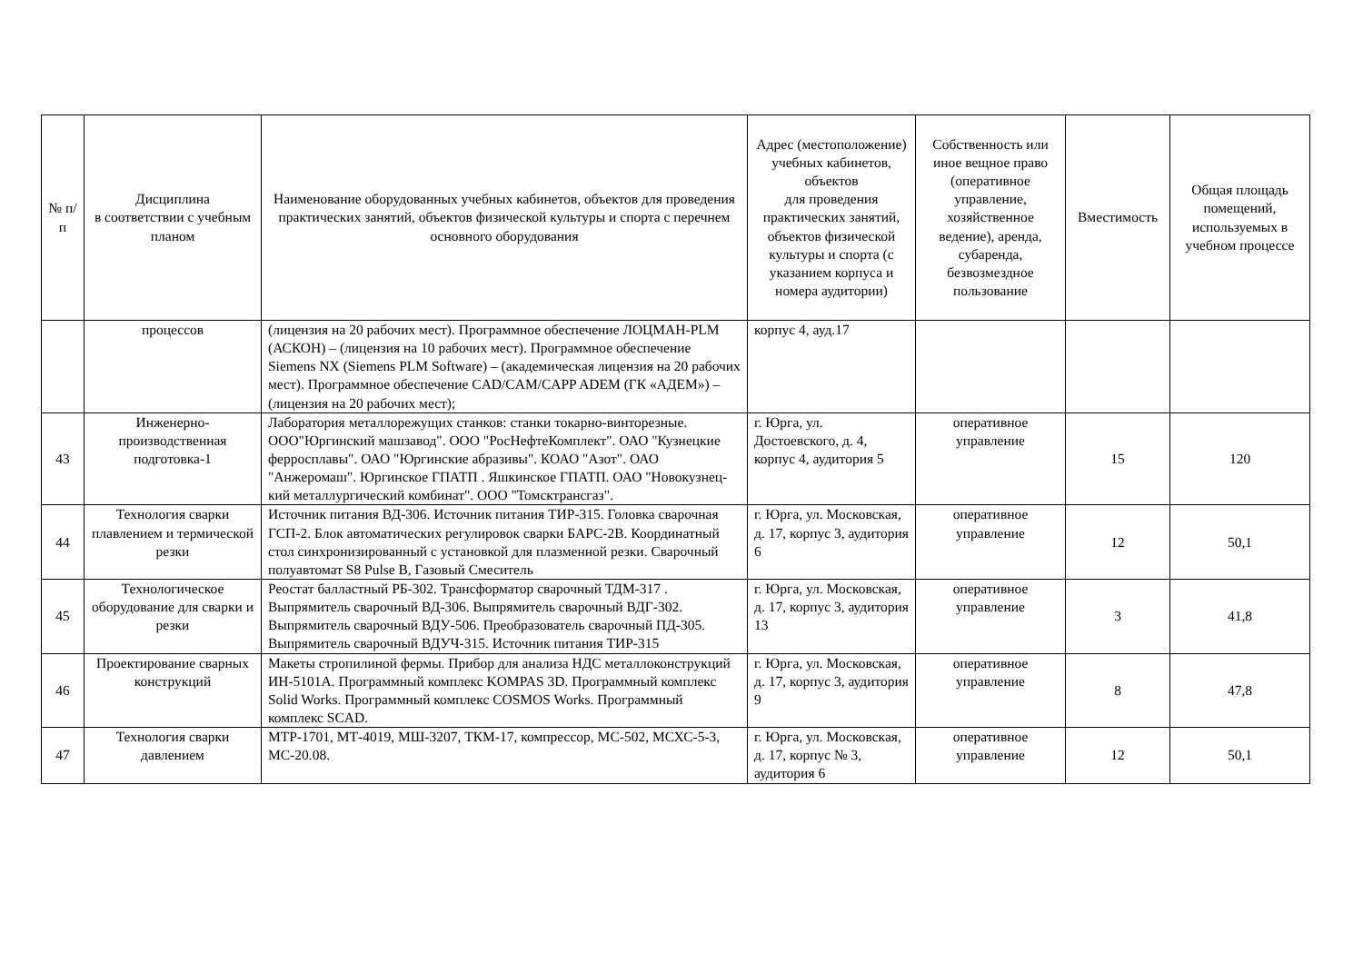| № п/п | Дисциплина в соответствии с учебным планом | Наименование оборудованных учебных кабинетов, объектов для проведения практических занятий, объектов физической культуры и спорта с перечнем основного оборудования | Адрес (местоположение) учебных кабинетов, объектов для проведения практических занятий, объектов физической культуры и спорта (с указанием корпуса и номера аудитории) | Собственность или иное вещное право (оперативное управление, хозяйственное ведение), аренда, субаренда, безвозмездное пользование | Вместимость | Общая площадь помещений, используемых в учебном процессе |
| --- | --- | --- | --- | --- | --- | --- |
| | процессов | (лицензия на 20 рабочих мест). Программное обеспечение ЛОЦМАН-PLM (АСКОН) – (лицензия на 10 рабочих мест). Программное обеспечение Siemens NX (Siemens PLM Software) – (академическая лицензия на 20 рабочих мест). Программное обеспечение CAD/CAM/CAPP ADEM (ГК «АДЕМ») – (лицензия на 20 рабочих мест); | корпус 4, ауд.17 | | | |
| 43 | Инженерно-производственная подготовка-1 | Лаборатория металлорежущих станков: станки токарно-винторезные. ООО"Юргинский машзавод". ООО "РосНефтеКомплект". ОАО "Кузнецкие ферросплавы". ОАО "Юргинские абразивы". КОАО "Азот". ОАО "Анжеромаш". Юргинское ГПАТП . Яшкинское ГПАТП. ОАО "Новокузнец-кий металлургический комбинат". ООО "Томсктрансгаз". | г. Юрга, ул. Достоевского, д. 4, корпус 4, аудитория 5 | оперативное управление | 15 | 120 |
| 44 | Технология сварки плавлением и термической резки | Источник питания ВД-306. Источник питания ТИР-315. Головка сварочная ГСП-2. Блок автоматических регулировок сварки БАРС-2В. Координатный стол синхронизированный с установкой для плазменной резки. Сварочный полуавтомат S8 Pulse B, Газовый Смеситель | г. Юрга, ул. Московская, д. 17, корпус 3, аудитория 6 | оперативное управление | 12 | 50,1 |
| 45 | Технологическое оборудование для сварки и резки | Реостат балластный РБ-302. Трансформатор сварочный ТДМ-317 . Выпрямитель сварочный ВД-306. Выпрямитель сварочный ВДГ-302. Выпрямитель сварочный ВДУ-506. Преобразователь сварочный ПД-305. Выпрямитель сварочный ВДУЧ-315. Источник питания ТИР-315 | г. Юрга, ул. Московская, д. 17, корпус 3, аудитория 13 | оперативное управление | 3 | 41,8 |
| 46 | Проектирование сварных конструкций | Макеты стропилиной фермы. Прибор для анализа НДС металлоконструкций ИН-5101А. Программный комплекс KOMPAS 3D. Программный комплекс Solid Works. Программный комплекс COSMOS Works. Программный комплекс SCAD. | г. Юрга, ул. Московская, д. 17, корпус 3, аудитория 9 | оперативное управление | 8 | 47,8 |
| 47 | Технология сварки давлением | МТР-1701, МТ-4019, МШ-3207, ТКМ-17, компрессор, МС-502, МСХС-5-3, МС-20.08. | г. Юрга, ул. Московская, д. 17, корпус № 3, аудитория 6 | оперативное управление | 12 | 50,1 |